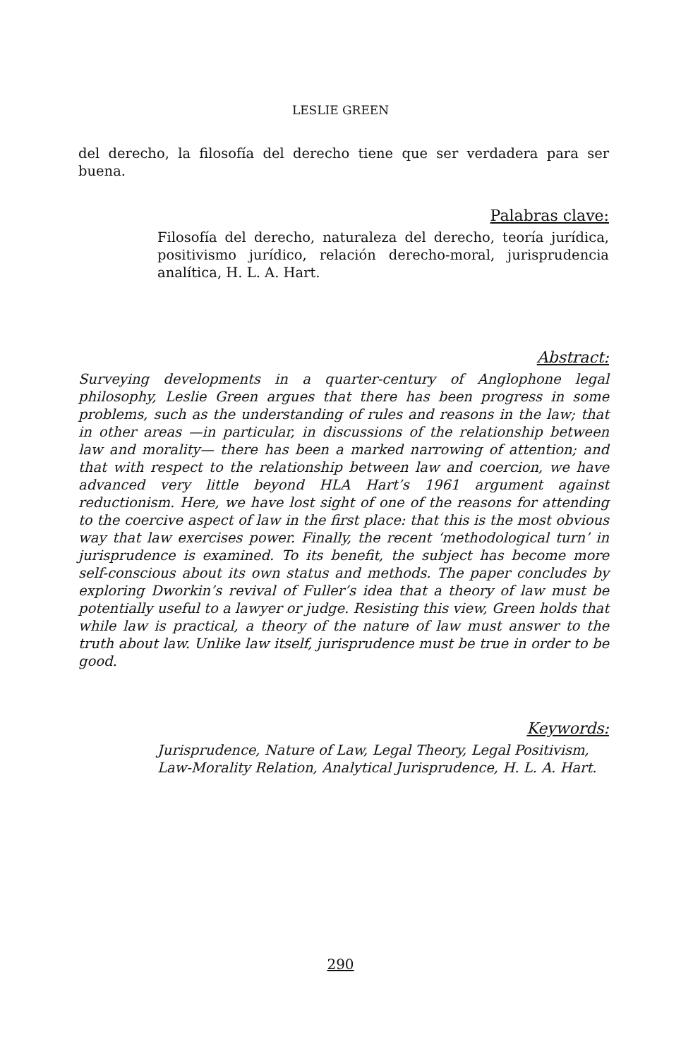LESLIE GREEN
del derecho, la filosofía del derecho tiene que ser verdadera para ser buena.
Palabras clave:
Filosofía del derecho, naturaleza del derecho, teoría jurídica, positivismo jurídico, relación derecho-moral, jurisprudencia analítica, H. L. A. Hart.
Abstract:
Surveying developments in a quarter-century of Anglophone legal philosophy, Leslie Green argues that there has been progress in some problems, such as the understanding of rules and reasons in the law; that in other areas —in particular, in discussions of the relationship between law and morality— there has been a marked narrowing of attention; and that with respect to the relationship between law and coercion, we have advanced very little beyond HLA Hart’s 1961 argument against reductionism. Here, we have lost sight of one of the reasons for attending to the coercive aspect of law in the first place: that this is the most obvious way that law exercises power. Finally, the recent ‘methodological turn’ in jurisprudence is examined. To its benefit, the subject has become more self-conscious about its own status and methods. The paper concludes by exploring Dworkin’s revival of Fuller’s idea that a theory of law must be potentially useful to a lawyer or judge. Resisting this view, Green holds that while law is practical, a theory of the nature of law must answer to the truth about law. Unlike law itself, jurisprudence must be true in order to be good.
Keywords:
Jurisprudence, Nature of Law, Legal Theory, Legal Positivism, Law-Morality Relation, Analytical Jurisprudence, H. L. A. Hart.
290